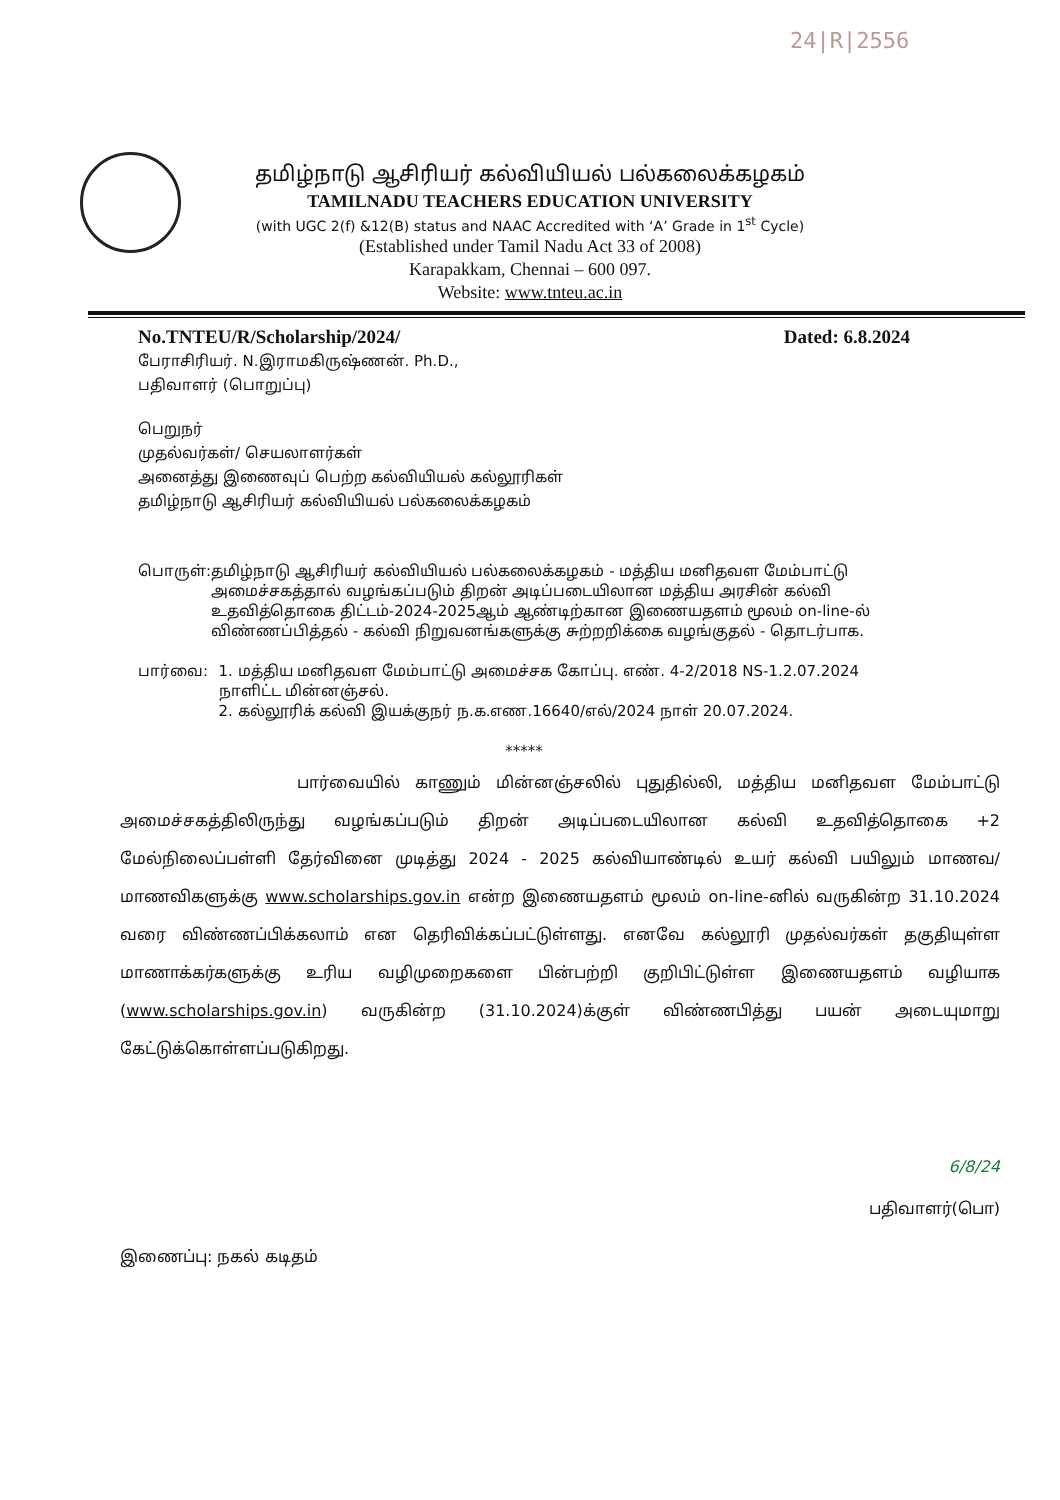24|R|2556
தமிழ்நாடு ஆசிரியர் கல்வியியல் பல்கலைக்கழகம்
TAMILNADU TEACHERS EDUCATION UNIVERSITY
(with UGC 2(f) &12(B) status and NAAC Accredited with ‘A’ Grade in 1<sup>st</sup> Cycle)
(Established under Tamil Nadu Act 33 of 2008)
Karapakkam, Chennai – 600 097.
Website: www.tnteu.ac.in
No.TNTEU/R/Scholarship/2024/ Dated: 6.8.2024
பேராசிரியர். N.இராமகிருஷ்ணன். Ph.D.,
பதிவாளர் (பொறுப்பு)
பெறுநர்
முதல்வர்கள்/ செயலாளர்கள்
அனைத்து இணைவுப் பெற்ற கல்வியியல் கல்லூரிகள்
தமிழ்நாடு ஆசிரியர் கல்வியியல் பல்கலைக்கழகம்
பொருள்: தமிழ்நாடு ஆசிரியர் கல்வியியல் பல்கலைக்கழகம் - மத்திய மனிதவள மேம்பாட்டு அமைச்சகத்தால் வழங்கப்படும் திறன் அடிப்படையிலான மத்திய அரசின் கல்வி உதவித்தொகை திட்டம்-2024-2025ஆம் ஆண்டிற்கான இணையதளம் மூலம் on-line-ல் விண்ணப்பித்தல் - கல்வி நிறுவனங்களுக்கு சுற்றறிக்கை வழங்குதல் - தொடர்பாக.
பார்வை: 1. மத்திய மனிதவள மேம்பாட்டு அமைச்சக கோப்பு. எண். 4-2/2018 NS-1.2.07.2024 நாளிட்ட மின்னஞ்சல்.
2. கல்லூரிக் கல்வி இயக்குநர் ந.க.எண.16640/எல்/2024 நாள் 20.07.2024.
*****
பார்வையில் காணும் மின்னஞ்சலில் புதுதில்லி, மத்திய மனிதவள மேம்பாட்டு அமைச்சகத்திலிருந்து வழங்கப்படும் திறன் அடிப்படையிலான கல்வி உதவித்தொகை +2 மேல்நிலைப்பள்ளி தேர்வினை முடித்து 2024 - 2025 கல்வியாண்டில் உயர் கல்வி பயிலும் மாணவ/மாணவிகளுக்கு www.scholarships.gov.in என்ற இணையதளம் மூலம் on-line-னில் வருகின்ற 31.10.2024 வரை விண்ணப்பிக்கலாம் என தெரிவிக்கப்பட்டுள்ளது. எனவே கல்லூரி முதல்வர்கள் தகுதியுள்ள மாணாக்கர்களுக்கு உரிய வழிமுறைகளை பின்பற்றி குறிபிட்டுள்ள இணையதளம் வழியாக (www.scholarships.gov.in) வருகின்ற (31.10.2024)க்குள் விண்ணபித்து பயன் அடையுமாறு கேட்டுக்கொள்ளப்படுகிறது.
6/8/24
பதிவாளர்(பொ)
இணைப்பு: நகல் கடிதம்